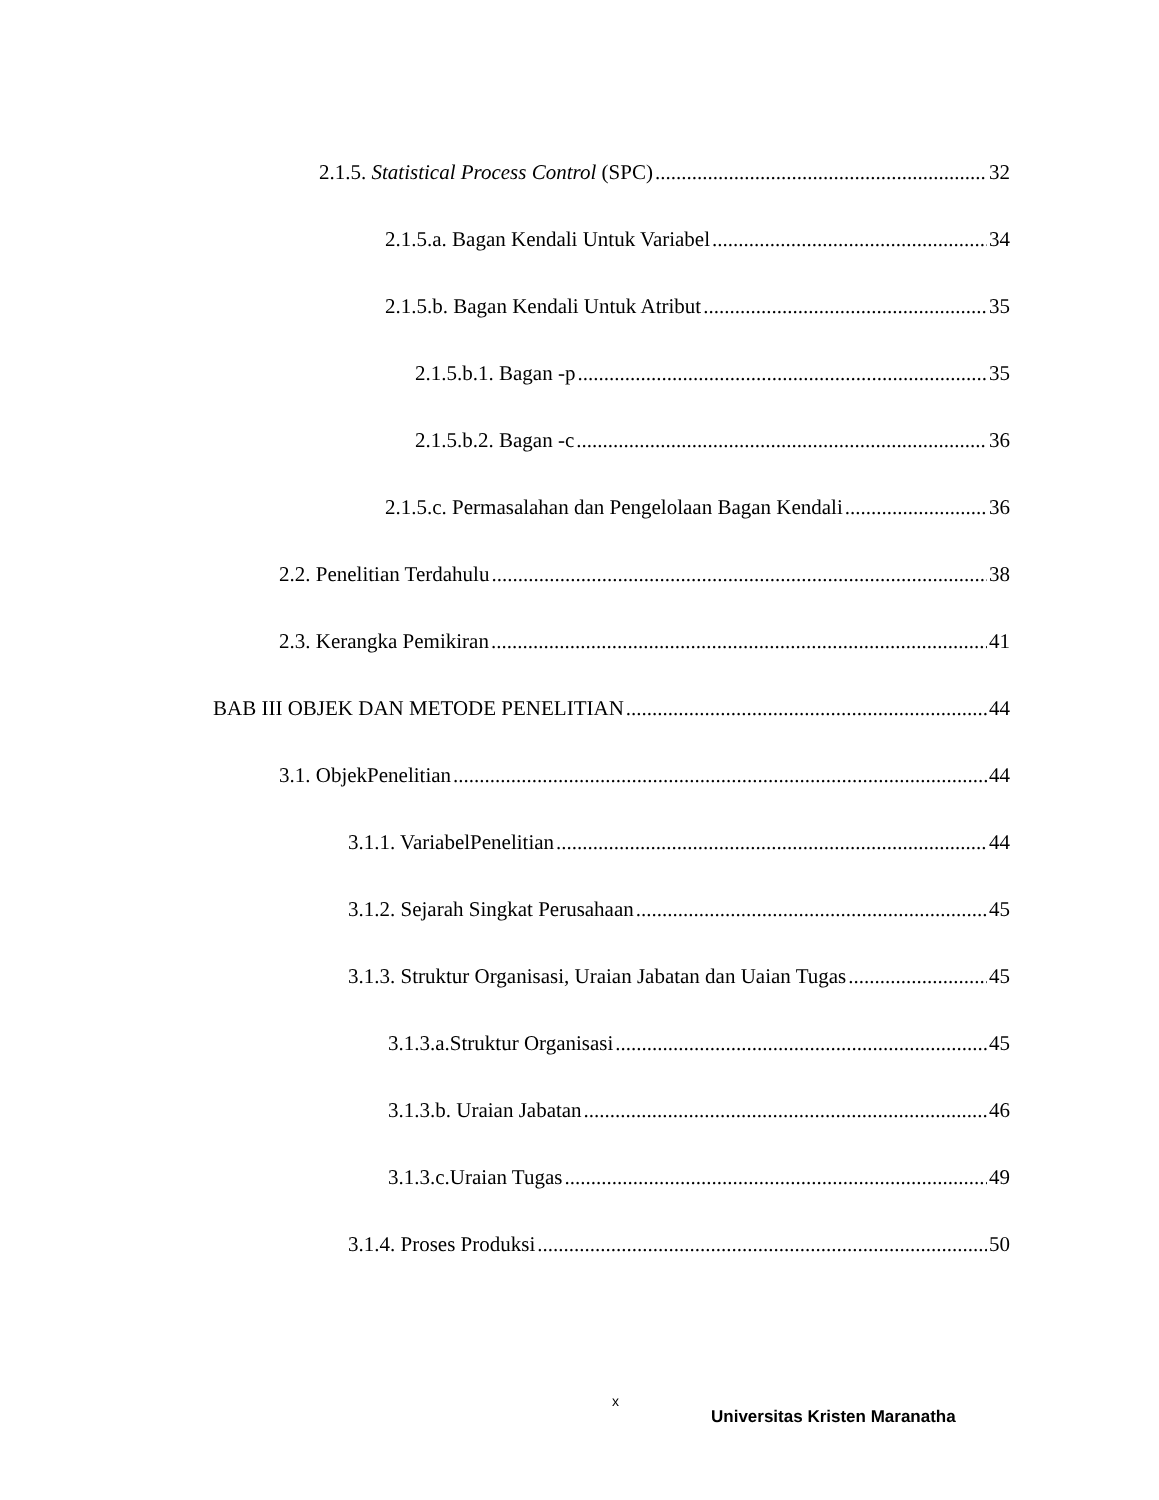2.1.5. Statistical Process Control (SPC) 32
2.1.5.a. Bagan Kendali Untuk Variabel 34
2.1.5.b. Bagan Kendali Untuk Atribut 35
2.1.5.b.1. Bagan -p 35
2.1.5.b.2. Bagan -c 36
2.1.5.c. Permasalahan dan Pengelolaan Bagan Kendali 36
2.2. Penelitian Terdahulu 38
2.3. Kerangka Pemikiran 41
BAB III OBJEK DAN METODE PENELITIAN 44
3.1. ObjekPenelitian 44
3.1.1. VariabelPenelitian 44
3.1.2. Sejarah Singkat Perusahaan 45
3.1.3. Struktur Organisasi, Uraian Jabatan dan Uaian Tugas 45
3.1.3.a.Struktur Organisasi 45
3.1.3.b. Uraian Jabatan 46
3.1.3.c.Uraian Tugas 49
3.1.4. Proses Produksi 50
x
Universitas Kristen Maranatha